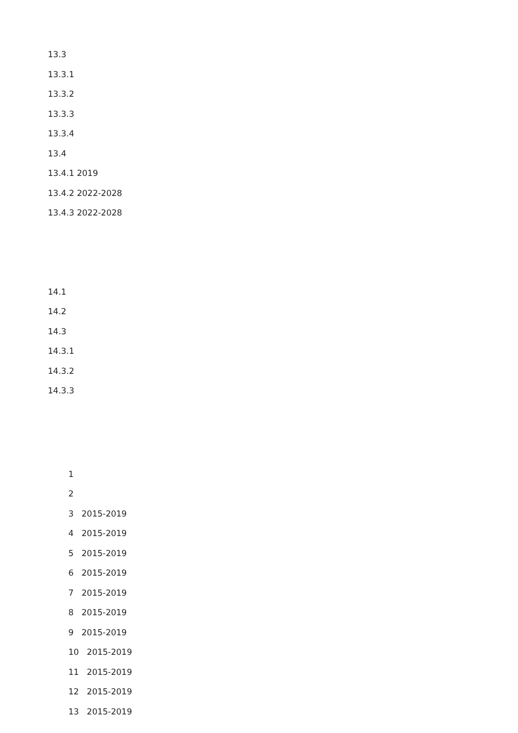13.3
13.3.1
13.3.2
13.3.3
13.3.4
13.4
13.4.1 2019
13.4.2 2022-2028
13.4.3 2022-2028
14.1
14.2
14.3
14.3.1
14.3.2
14.3.3
1
2
3 2015-2019
4 2015-2019
5 2015-2019
6 2015-2019
7 2015-2019
8 2015-2019
9 2015-2019
10 2015-2019
11 2015-2019
12 2015-2019
13 2015-2019